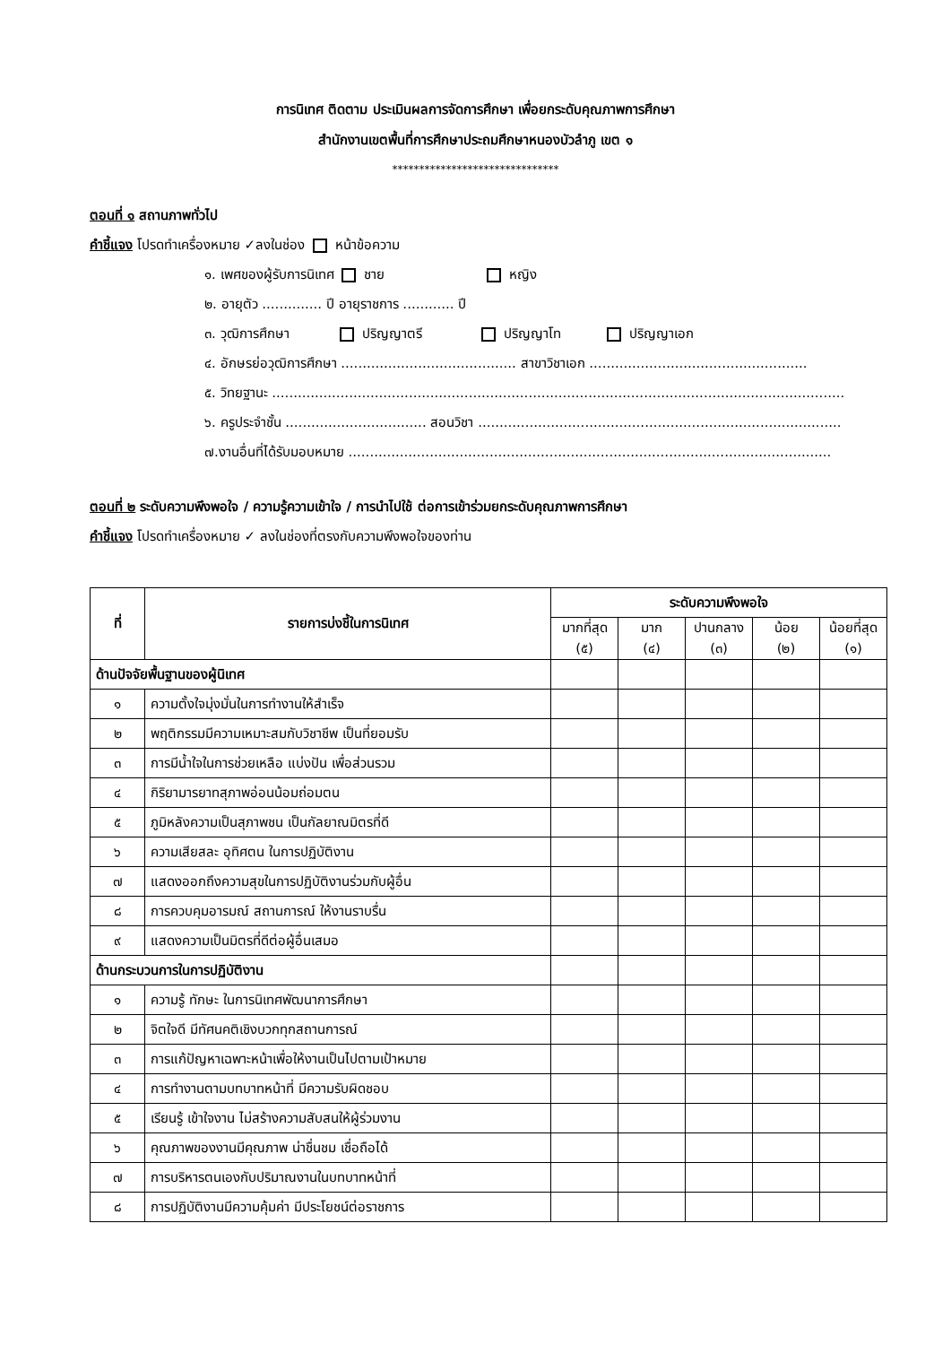การนิเทศ ติดตาม ประเมินผลการจัดการศึกษา เพื่อยกระดับคุณภาพการศึกษา
สำนักงานเขตพื้นที่การศึกษาประถมศึกษาหนองบัวลำภู เขต ๑
*******************************
ตอนที่ ๑ สถานภาพทั่วไป
คำชี้แจง โปรดทำเครื่องหมาย ✓ลงในช่อง หน้าข้อความ
๑. เพศของผู้รับการนิเทศ ชาย หญิง
๒. อายุตัว .............. ปี อายุราชการ ............ ปี
๓. วุฒิการศึกษา ปริญญาตรี ปริญญาโท ปริญญาเอก
๔. อักษรย่อวุฒิการศึกษา ......................................... สาขาวิชาเอก ...................................................
๕. วิทยฐานะ ......................................................................................................................................
๖. ครูประจำชั้น ................................. สอนวิชา .....................................................................................
๗.งานอื่นที่ได้รับมอบหมาย .................................................................................................................
ตอนที่ ๒ ระดับความพึงพอใจ / ความรู้ความเข้าใจ / การนำไปใช้ ต่อการเข้าร่วมยกระดับคุณภาพการศึกษา
คำชี้แจง โปรดทำเครื่องหมาย ✓ ลงในช่องที่ตรงกับความพึงพอใจของท่าน
| ที่ | รายการบ่งชี้ในการนิเทศ | ระดับความพึงพอใจ | | | | |
| --- | --- | --- | --- | --- | --- | --- |
| | | มากที่สุด (๕) | มาก (๔) | ปานกลาง (๓) | น้อย (๒) | น้อยที่สุด (๑) |
| ด้านปัจจัยพื้นฐานของผู้นิเทศ | | | | | | |
| ๑ | ความตั้งใจมุ่งมั่นในการทำงานให้สำเร็จ | | | | | |
| ๒ | พฤติกรรมมีความเหมาะสมกับวิชาชีพ เป็นที่ยอมรับ | | | | | |
| ๓ | การมีน้ำใจในการช่วยเหลือ แบ่งปัน เพื่อส่วนรวม | | | | | |
| ๔ | กิริยามารยาทสุภาพอ่อนน้อมถ่อมตน | | | | | |
| ๕ | ภูมิหลังความเป็นสุภาพชน เป็นกัลยาณมิตรที่ดี | | | | | |
| ๖ | ความเสียสละ อุทิศตน ในการปฏิบัติงาน | | | | | |
| ๗ | แสดงออกถึงความสุขในการปฏิบัติงานร่วมกับผู้อื่น | | | | | |
| ๘ | การควบคุมอารมณ์ สถานการณ์ ให้งานราบรื่น | | | | | |
| ๙ | แสดงความเป็นมิตรที่ดีต่อผู้อื่นเสมอ | | | | | |
| ด้านกระบวนการในการปฏิบัติงาน | | | | | | |
| ๑ | ความรู้ ทักษะ ในการนิเทศพัฒนาการศึกษา | | | | | |
| ๒ | จิตใจดี มีทัศนคติเชิงบวกทุกสถานการณ์ | | | | | |
| ๓ | การแก้ปัญหาเฉพาะหน้าเพื่อให้งานเป็นไปตามเป้าหมาย | | | | | |
| ๔ | การทำงานตามบทบาทหน้าที่ มีความรับผิดชอบ | | | | | |
| ๕ | เรียนรู้ เข้าใจงาน ไม่สร้างความสับสนให้ผู้ร่วมงาน | | | | | |
| ๖ | คุณภาพของงานมีคุณภาพ น่าชื่นชม เชื่อถือได้ | | | | | |
| ๗ | การบริหารตนเองกับปริมาณงานในบทบาทหน้าที่ | | | | | |
| ๘ | การปฏิบัติงานมีความคุ้มค่า มีประโยชน์ต่อราชการ | | | | | |